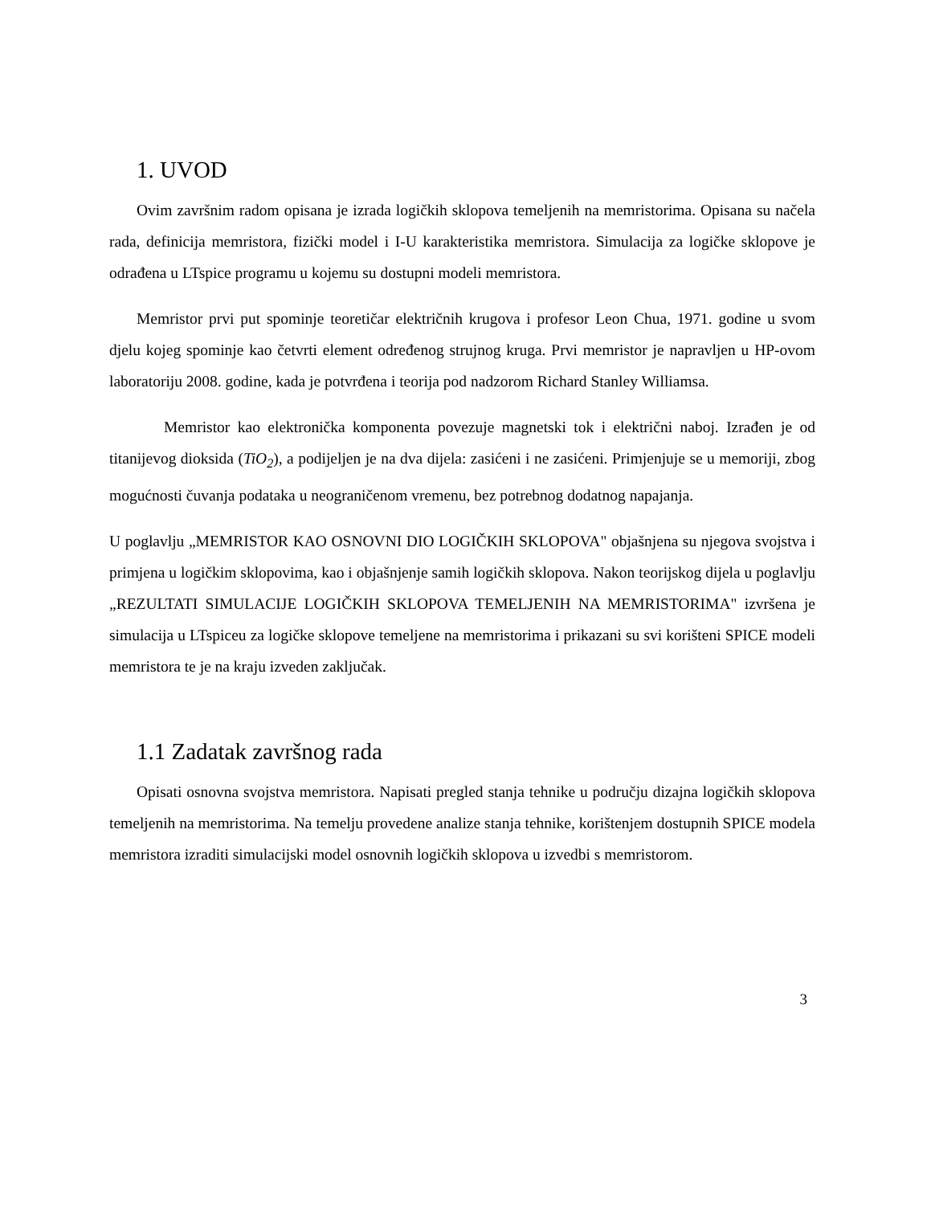1. UVOD
Ovim završnim radom opisana je izrada logičkih sklopova temeljenih na memristorima. Opisana su načela rada, definicija memristora, fizički model i I-U karakteristika memristora. Simulacija za logičke sklopove je odrađena u LTspice programu u kojemu su dostupni modeli memristora.
Memristor prvi put spominje teoretičar električnih krugova i profesor Leon Chua, 1971. godine u svom djelu kojeg spominje kao četvrti element određenog strujnog kruga. Prvi memristor je napravljen u HP-ovom laboratoriju 2008. godine, kada je potvrđena i teorija pod nadzorom Richard Stanley Williamsa.
Memristor kao elektronička komponenta povezuje magnetski tok i električni naboj. Izrađen je od titanijevog dioksida (TiO<sub>2</sub>), a podijeljen je na dva dijela: zasićeni i ne zasićeni. Primjenjuje se u memoriji, zbog mogućnosti čuvanja podataka u neograničenom vremenu, bez potrebnog dodatnog napajanja.
U poglavlju „MEMRISTOR KAO OSNOVNI DIO LOGIČKIH SKLOPOVA" objašnjena su njegova svojstva i primjena u logičkim sklopovima, kao i objašnjenje samih logičkih sklopova. Nakon teorijskog dijela u poglavlju „REZULTATI SIMULACIJE LOGIČKIH SKLOPOVA TEMELJENIH NA MEMRISTORIMA" izvršena je simulacija u LTspiceu za logičke sklopove temeljene na memristorima i prikazani su svi korišteni SPICE modeli memristora te je na kraju izveden zaključak.
1.1 Zadatak završnog rada
Opisati osnovna svojstva memristora. Napisati pregled stanja tehnike u području dizajna logičkih sklopova temeljenih na memristorima. Na temelju provedene analize stanja tehnike, korištenjem dostupnih SPICE modela memristora izraditi simulacijski model osnovnih logičkih sklopova u izvedbi s memristorom.
3